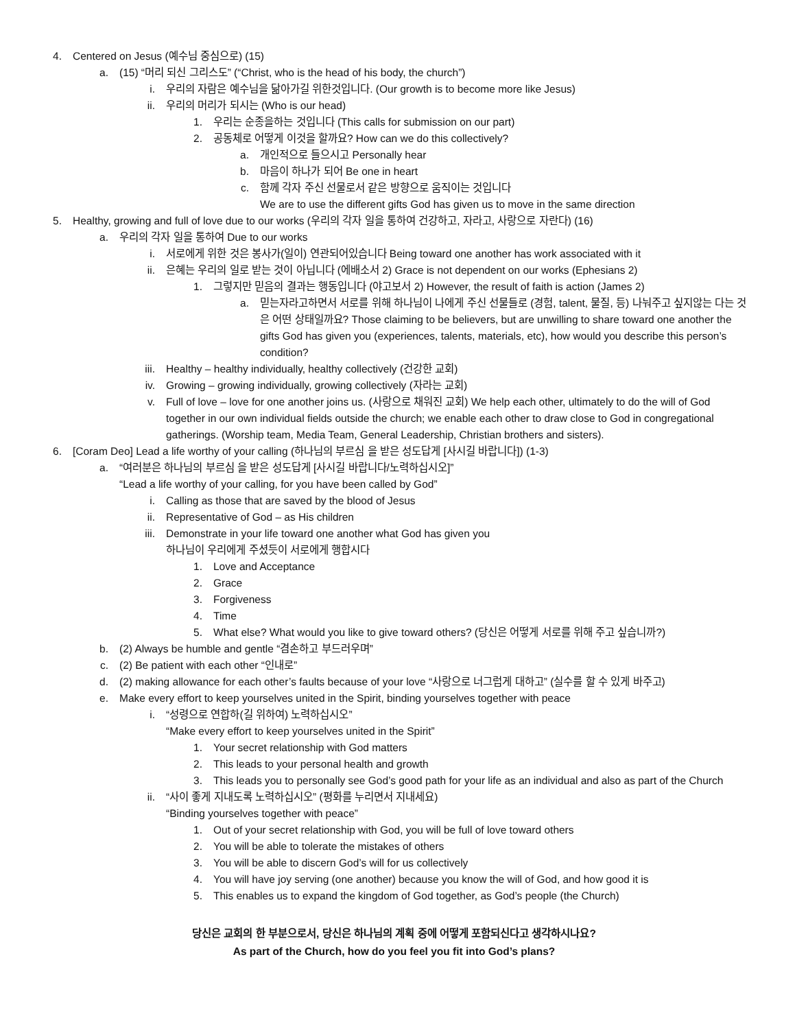4. Centered on Jesus (예수님 중심으로) (15)
a. (15) “머리 되신 그리스도” (“Christ, who is the head of his body, the church”)
i. 우리의 자람은 예수님을 닮아가길 위한것입니다. (Our growth is to become more like Jesus)
ii. 우리의 머리가 되시는 (Who is our head)
1. 우리는 순종을하는 것입니다 (This calls for submission on our part)
2. 공동체로 어떻게 이것을 할까요? How can we do this collectively?
a. 개인적으로 들으시고 Personally hear
b. 마음이 하나가 되어 Be one in heart
c. 함께 각자 주신 선물로서 같은 방향으로 움직이는 것입니다
We are to use the different gifts God has given us to move in the same direction
5. Healthy, growing and full of love due to our works (우리의 각자 일을 통하여 건강하고, 자라고, 사랑으로 자란다) (16)
a. 우리의 각자 일을 통하여 Due to our works
i. 서로에게 위한 것은 봉사가(일이) 연관되어있습니다 Being toward one another has work associated with it
ii. 은혜는 우리의 일로 받는 것이 아닙니다 (에배소서 2) Grace is not dependent on our works (Ephesians 2)
1. 그렇지만 믿음의 결과는 행동입니다 (야고보서 2) However, the result of faith is action (James 2)
a. 믿는자라고하면서 서로를 위해 하나님이 나에게 주신 선물들로 (경험, talent, 물질, 등) 나눠주고 싶지않는 다는 것은 어떤 상태일까요? Those claiming to be believers, but are unwilling to share toward one another the gifts God has given you (experiences, talents, materials, etc), how would you describe this person’s condition?
iii. Healthy – healthy individually, healthy collectively (건강한 교회)
iv. Growing – growing individually, growing collectively (자라는 교회)
v. Full of love – love for one another joins us. (사랑으로 채워진 교회) We help each other, ultimately to do the will of God together in our own individual fields outside the church; we enable each other to draw close to God in congregational gatherings. (Worship team, Media Team, General Leadership, Christian brothers and sisters).
6. [Coram Deo] Lead a life worthy of your calling (하나님의 부르심 을 받은 성도답게 [사시길 바랍니다]) (1-3)
a. “여러분은 하나님의 부르심 을 받은 성도답게 [사시길 바랍니다/노력하십시오]”
“Lead a life worthy of your calling, for you have been called by God”
i. Calling as those that are saved by the blood of Jesus
ii. Representative of God – as His children
iii. Demonstrate in your life toward one another what God has given you
하나님이 우리에게 주셨듯이 서로에게 행합시다
1. Love and Acceptance
2. Grace
3. Forgiveness
4. Time
5. What else? What would you like to give toward others? (당신은 어떻게 서로를 위해 주고 싶습니까?)
b. (2) Always be humble and gentle “겸손하고 부드러우며”
c. (2) Be patient with each other “인내로”
d. (2) making allowance for each other’s faults because of your love “사랑으로 너그럽게 대하고” (실수를 할 수 있게 바주고)
e. Make every effort to keep yourselves united in the Spirit, binding yourselves together with peace
i. “성령으로 연합하(길 위하여) 노력하십시오”
“Make every effort to keep yourselves united in the Spirit”
1. Your secret relationship with God matters
2. This leads to your personal health and growth
3. This leads you to personally see God’s good path for your life as an individual and also as part of the Church
ii. “사이 좋게 지내도록 노력하십시오” (평화를 누리면서 지내세요)
“Binding yourselves together with peace”
1. Out of your secret relationship with God, you will be full of love toward others
2. You will be able to tolerate the mistakes of others
3. You will be able to discern God’s will for us collectively
4. You will have joy serving (one another) because you know the will of God, and how good it is
5. This enables us to expand the kingdom of God together, as God’s people (the Church)
당신은 교회의 한 부분으로서, 당신은 하나님의 계획 중에 어떻게 포함되신다고 생각하시나요?
As part of the Church, how do you feel you fit into God’s plans?